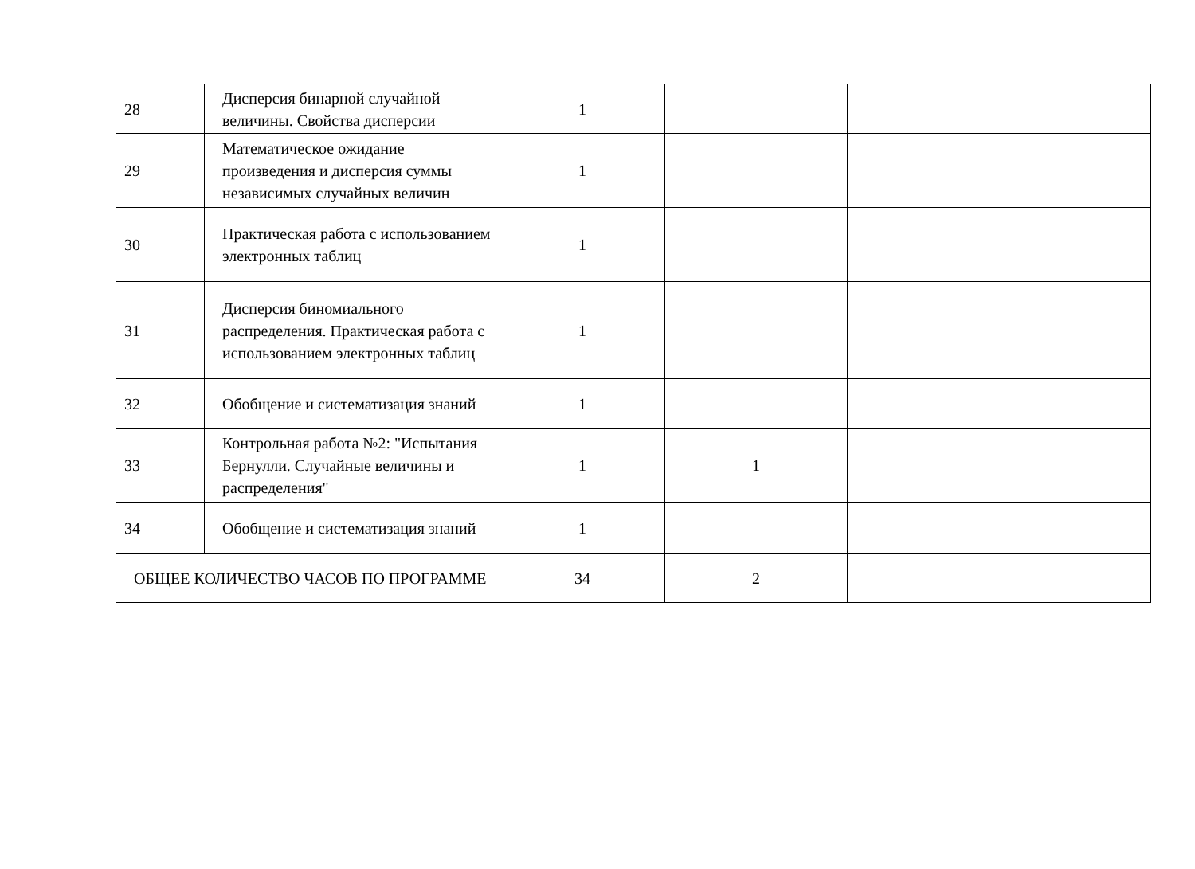| 28 | Дисперсия бинарной случайной величины. Свойства дисперсии | 1 | | |
| 29 | Математическое ожидание произведения и дисперсия суммы независимых случайных величин | 1 | | |
| 30 | Практическая работа с использованием электронных таблиц | 1 | | |
| 31 | Дисперсия биномиального распределения. Практическая работа с использованием электронных таблиц | 1 | | |
| 32 | Обобщение и систематизация знаний | 1 | | |
| 33 | Контрольная работа №2: "Испытания Бернулли. Случайные величины и распределения" | 1 | 1 | |
| 34 | Обобщение и систематизация знаний | 1 | | |
| ОБЩЕЕ КОЛИЧЕСТВО ЧАСОВ ПО ПРОГРАММЕ | | 34 | 2 | |